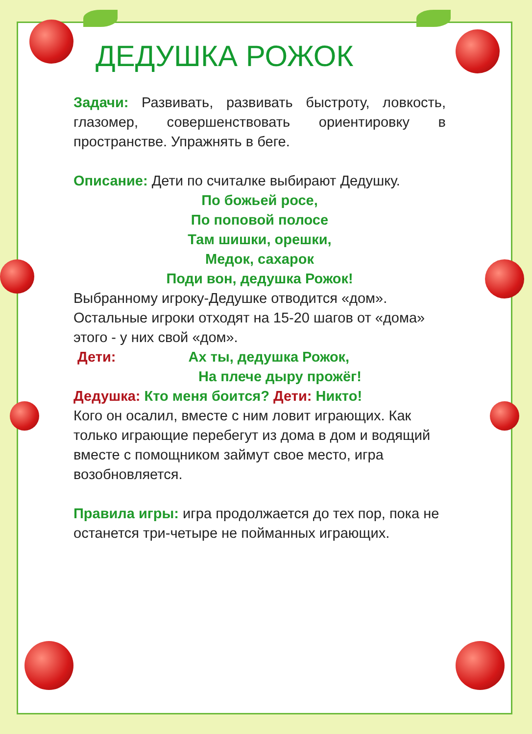ДЕДУШКА РОЖОК
Задачи: Развивать, развивать быстроту, ловкость, глазомер, совершенствовать ориентировку в пространстве. Упражнять в беге.
Описание: Дети по считалке выбирают Дедушку.
По божьей росе,
По поповой полосе
Там шишки, орешки,
Медок, сахарок
Поди вон, дедушка Рожок!
Выбранному игроку-Дедушке отводится «дом». Остальные игроки отходят на 15-20 шагов от «дома» этого - у них свой «дом».
Дети: Ах ты, дедушка Рожок,
На плече дыру прожёг!
Дедушка: Кто меня боится? Дети: Никто!
Кого он осалил, вместе с ним ловит играющих. Как только играющие перебегут из дома в дом и водящий вместе с помощником займут свое место, игра возобновляется.
Правила игры: игра продолжается до тех пор, пока не останется три-четыре не пойманных играющих.